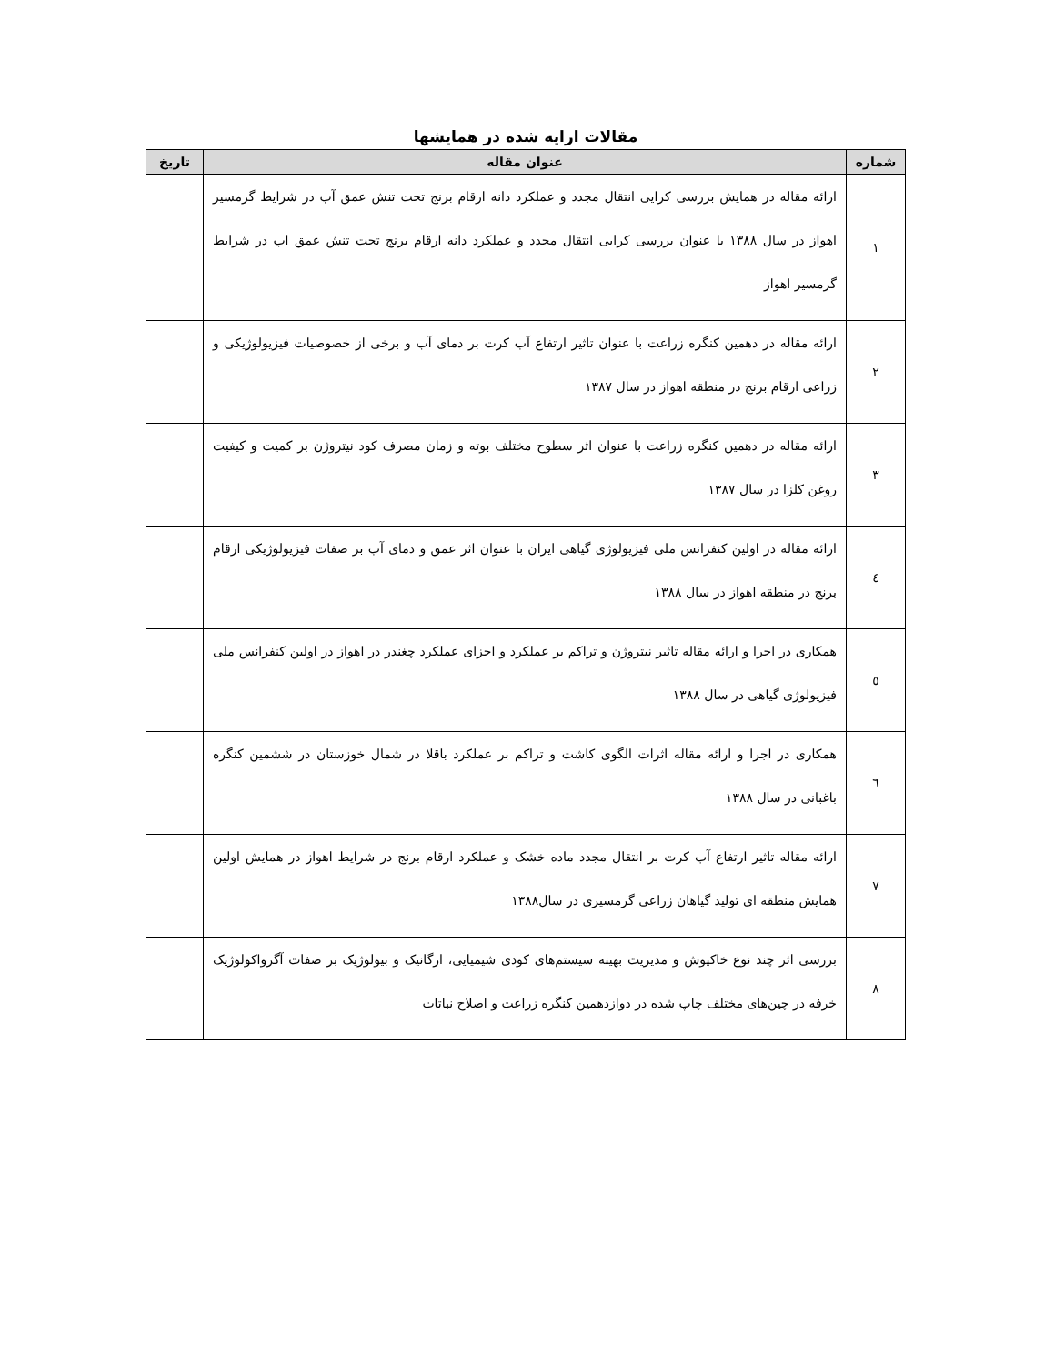مقالات ارایه شده در همایشها
| شماره | عنوان مقاله | تاریخ |
| --- | --- | --- |
| ۱ | ارائه مقاله در همایش بررسی کرایی انتقال مجدد و عملکرد دانه ارقام برنج تحت تنش عمق آب در شرایط گرمسیر اهواز در سال ۱۳۸۸ با عنوان بررسی کرایی انتقال مجدد و عملکرد دانه ارقام برنج تحت تنش عمق اب در شرایط گرمسیر اهواز | |
| ۲ | ارائه مقاله در دهمین کنگره زراعت با عنوان تاثیر ارتفاع آب کرت بر دمای آب و برخی از خصوصیات فیزیولوژیکی و زراعی ارقام برنج در منطقه اهواز در سال ۱۳۸۷ | |
| ۳ | ارائه مقاله در دهمین کنگره زراعت با عنوان اثر سطوح مختلف بوته و زمان مصرف کود نیتروژن بر کمیت و کیفیت روغن کلزا در سال ۱۳۸۷ | |
| ٤ | ارائه مقاله در اولین کنفرانس ملی فیزیولوژی گیاهی ایران با عنوان اثر عمق و دمای آب بر صفات فیزیولوژیکی ارقام برنج در منطقه اهواز در سال ۱۳۸۸ | |
| ٥ | همکاری در اجرا و ارائه مقاله تاثیر نیتروژن و تراکم بر عملکرد و اجزای عملکرد چغندر در اهواز در اولین کنفرانس ملی فیزیولوژی گیاهی در سال ۱۳۸۸ | |
| ٦ | همکاری در اجرا و ارائه مقاله اثرات الگوی کاشت و تراکم بر عملکرد باقلا در شمال خوزستان در ششمین کنگره باغبانی در سال ۱۳۸۸ | |
| ۷ | ارائه مقاله تاثیر ارتفاع آب کرت بر انتقال مجدد ماده خشک و عملکرد ارقام برنج در شرایط اهواز در همایش اولین همایش منطقه ای تولید گیاهان زراعی گرمسیری در سال۱۳۸۸ | |
| ۸ | بررسی اثر چند نوع خاکپوش و مدیریت بهینه سیستم‌های کودی شیمیایی، ارگانیک و بیولوژیک بر صفات آگرواکولوژیک خرفه در چین‌های مختلف چاپ شده در دوازدهمین کنگره زراعت و اصلاح نباتات | |